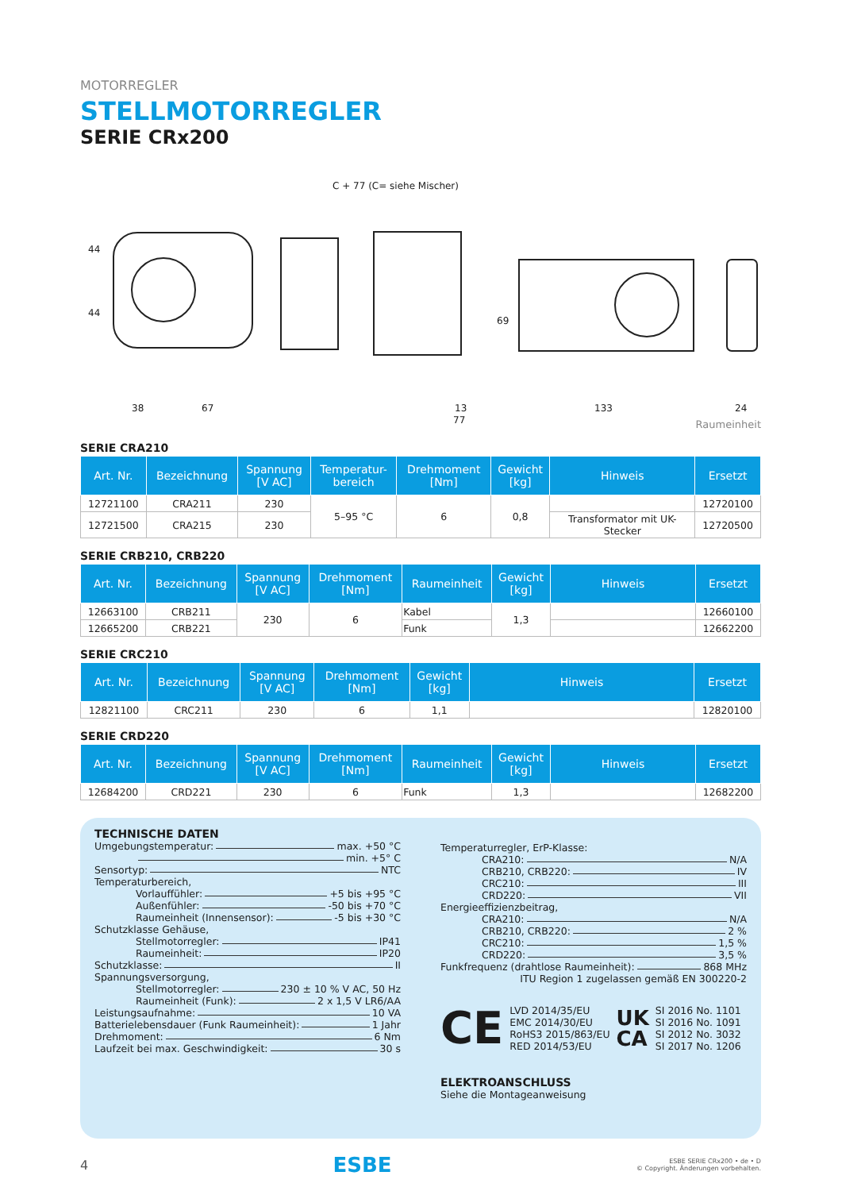MOTORREGLER
STELLMOTORREGLER
SERIE CRx200
C + 77 (C= siehe Mischer)
44
44
38 67
77
13
69
133 24
Raumeinheit
SERIE CRA210
| Art. Nr. | Bezeichnung | Spannung [V AC] | Temperatur- bereich | Drehmoment [Nm] | Gewicht [kg] | Hinweis | Ersetzt |
| --- | --- | --- | --- | --- | --- | --- | --- |
| 12721100 | CRA211 | 230 | 5–95 °C | 6 | 0,8 | | 12720100 |
| 12721500 | CRA215 | 230 | | | | Transformator mit UK-Stecker | 12720500 |
SERIE CRB210, CRB220
| Art. Nr. | Bezeichnung | Spannung [V AC] | Drehmoment [Nm] | Raumeinheit | Gewicht [kg] | Hinweis | Ersetzt |
| --- | --- | --- | --- | --- | --- | --- | --- |
| 12663100 | CRB211 | 230 | 6 | Kabel | 1,3 | | 12660100 |
| 12665200 | CRB221 | | | Funk | | | 12662200 |
SERIE CRC210
| Art. Nr. | Bezeichnung | Spannung [V AC] | Drehmoment [Nm] | Gewicht [kg] | Hinweis | Ersetzt |
| --- | --- | --- | --- | --- | --- | --- |
| 12821100 | CRC211 | 230 | 6 | 1,1 | | 12820100 |
SERIE CRD220
| Art. Nr. | Bezeichnung | Spannung [V AC] | Drehmoment [Nm] | Raumeinheit | Gewicht [kg] | Hinweis | Ersetzt |
| --- | --- | --- | --- | --- | --- | --- | --- |
| 12684200 | CRD221 | 230 | 6 | Funk | 1,3 | | 12682200 |
TECHNISCHE DATEN
Umgebungstemperatur: max. +50 °C
min. +5° C
Sensortyp: NTC
Temperaturbereich,
Vorlauffühler: +5 bis +95 °C
Außenfühler: -50 bis +70 °C
Raumeinheit (Innensensor): -5 bis +30 °C
Schutzklasse Gehäuse,
Stellmotorregler: IP41
Raumeinheit: IP20
Schutzklasse: II
Spannungsversorgung,
Stellmotorregler: 230 ± 10 % V AC, 50 Hz
Raumeinheit (Funk): 2 x 1,5 V LR6/AA
Leistungsaufnahme: 10 VA
Batterielebensdauer (Funk Raumeinheit): 1 Jahr
Drehmoment: 6 Nm
Laufzeit bei max. Geschwindigkeit: 30 s
Temperaturregler, ErP-Klasse:
CRA210: N/A
CRB210, CRB220: IV
CRC210: III
CRD220: VII
Energieeffizienzbeitrag,
CRA210: N/A
CRB210, CRB220: 2 %
CRC210: 1,5 %
CRD220: 3,5 %
Funkfrequenz (drahtlose Raumeinheit): 868 MHz
ITU Region 1 zugelassen gemäß EN 300220-2
CE LVD 2014/35/EU
EMC 2014/30/EU
RoHS3 2015/863/EU
RED 2014/53/EU UK
CA SI 2016 No. 1101
SI 2016 No. 1091
SI 2012 No. 3032
SI 2017 No. 1206
ELEKTROANSCHLUSS
Siehe die Montageanweisung
4 ESBE ESBE SERIE CRx200 • de • D
© Copyright. Änderungen vorbehalten.